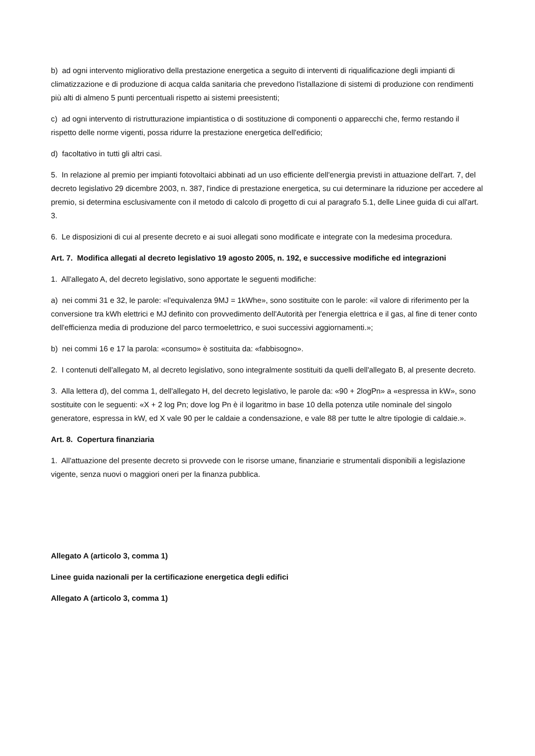b) ad ogni intervento migliorativo della prestazione energetica a seguito di interventi di riqualificazione degli impianti di climatizzazione e di produzione di acqua calda sanitaria che prevedono l'istallazione di sistemi di produzione con rendimenti più alti di almeno 5 punti percentuali rispetto ai sistemi preesistenti;
c) ad ogni intervento di ristrutturazione impiantistica o di sostituzione di componenti o apparecchi che, fermo restando il rispetto delle norme vigenti, possa ridurre la prestazione energetica dell'edificio;
d) facoltativo in tutti gli altri casi.
5. In relazione al premio per impianti fotovoltaici abbinati ad un uso efficiente dell'energia previsti in attuazione dell'art. 7, del decreto legislativo 29 dicembre 2003, n. 387, l'indice di prestazione energetica, su cui determinare la riduzione per accedere al premio, si determina esclusivamente con il metodo di calcolo di progetto di cui al paragrafo 5.1, delle Linee guida di cui all'art. 3.
6. Le disposizioni di cui al presente decreto e ai suoi allegati sono modificate e integrate con la medesima procedura.
Art. 7. Modifica allegati al decreto legislativo 19 agosto 2005, n. 192, e successive modifiche ed integrazioni
1. All'allegato A, del decreto legislativo, sono apportate le seguenti modifiche:
a) nei commi 31 e 32, le parole: «l'equivalenza 9MJ = 1kWhe», sono sostituite con le parole: «il valore di riferimento per la conversione tra kWh elettrici e MJ definito con provvedimento dell'Autorità per l'energia elettrica e il gas, al fine di tener conto dell'efficienza media di produzione del parco termoelettrico, e suoi successivi aggiornamenti.»;
b) nei commi 16 e 17 la parola: «consumo» è sostituita da: «fabbisogno».
2. I contenuti dell'allegato M, al decreto legislativo, sono integralmente sostituiti da quelli dell'allegato B, al presente decreto.
3. Alla lettera d), del comma 1, dell'allegato H, del decreto legislativo, le parole da: «90 + 2logPn» a «espressa in kW», sono sostituite con le seguenti: «X + 2 log Pn; dove log Pn è il logaritmo in base 10 della potenza utile nominale del singolo generatore, espressa in kW, ed X vale 90 per le caldaie a condensazione, e vale 88 per tutte le altre tipologie di caldaie.».
Art. 8. Copertura finanziaria
1. All'attuazione del presente decreto si provvede con le risorse umane, finanziarie e strumentali disponibili a legislazione vigente, senza nuovi o maggiori oneri per la finanza pubblica.
Allegato A (articolo 3, comma 1)
Linee guida nazionali per la certificazione energetica degli edifici
Allegato A (articolo 3, comma 1)